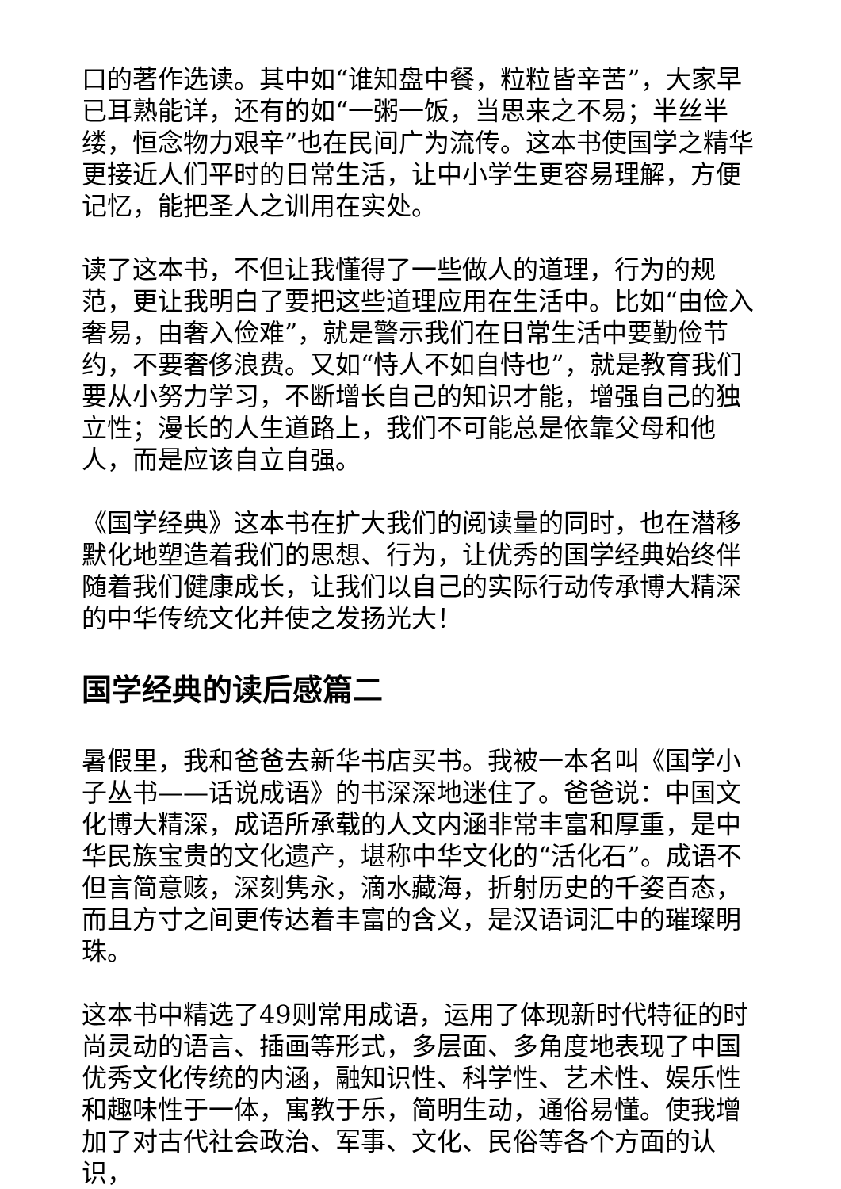口的著作选读。其中如“谁知盘中餐，粒粒皆辛苦”，大家早已耳熟能详，还有的如“一粥一饭，当思来之不易；半丝半缕，恒念物力艰辛”也在民间广为流传。这本书使国学之精华更接近人们平时的日常生活，让中小学生更容易理解，方便记忆，能把圣人之训用在实处。
读了这本书，不但让我懂得了一些做人的道理，行为的规范，更让我明白了要把这些道理应用在生活中。比如“由俭入奢易，由奢入俭难”，就是警示我们在日常生活中要勤俭节约，不要奢侈浪费。又如“恃人不如自恃也”，就是教育我们要从小努力学习，不断增长自己的知识才能，增强自己的独立性；漫长的人生道路上，我们不可能总是依靠父母和他人，而是应该自立自强。
《国学经典》这本书在扩大我们的阅读量的同时，也在潜移默化地塑造着我们的思想、行为，让优秀的国学经典始终伴随着我们健康成长，让我们以自己的实际行动传承博大精深的中华传统文化并使之发扬光大！
国学经典的读后感篇二
暑假里，我和爸爸去新华书店买书。我被一本名叫《国学小子丛书——话说成语》的书深深地迷住了。爸爸说：中国文化博大精深，成语所承载的人文内涵非常丰富和厚重，是中华民族宝贵的文化遗产，堪称中华文化的“活化石”。成语不但言简意赅，深刻隽永，滴水藏海，折射历史的千姿百态，而且方寸之间更传达着丰富的含义，是汉语词汇中的璀璨明珠。
这本书中精选了49则常用成语，运用了体现新时代特征的时尚灵动的语言、插画等形式，多层面、多角度地表现了中国优秀文化传统的内涵，融知识性、科学性、艺术性、娱乐性和趣味性于一体，寓教于乐，简明生动，通俗易懂。使我增加了对古代社会政治、军事、文化、民俗等各个方面的认识，